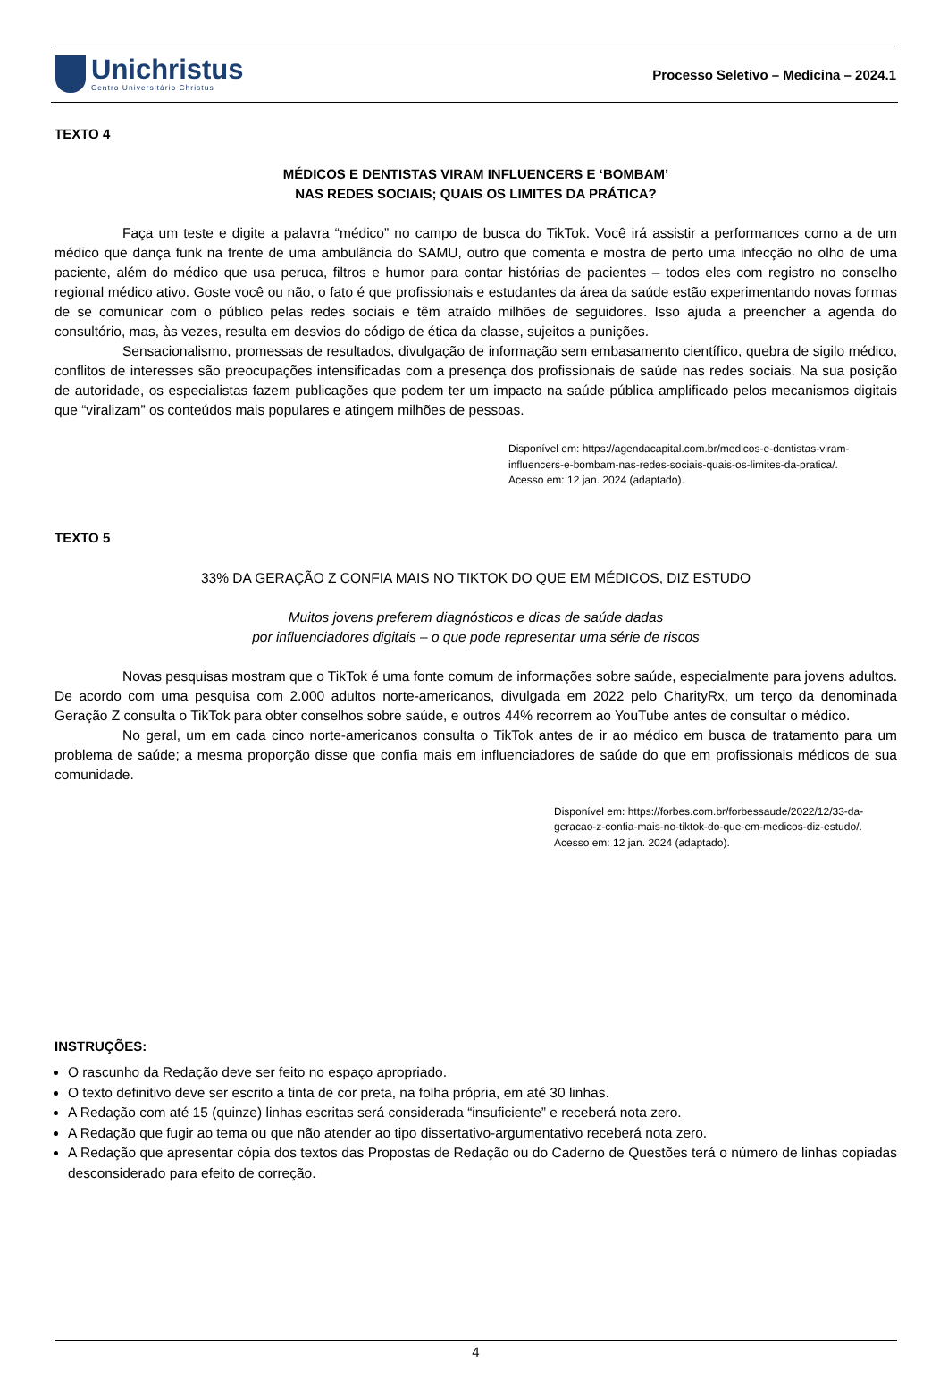Unichristus
Centro Universitário Christus
Processo Seletivo – Medicina – 2024.1
TEXTO 4
MÉDICOS E DENTISTAS VIRAM INFLUENCERS E ‘BOMBAM’
NAS REDES SOCIAIS; QUAIS OS LIMITES DA PRÁTICA?
Faça um teste e digite a palavra “médico” no campo de busca do TikTok. Você irá assistir a performances como a de um médico que dança funk na frente de uma ambulância do SAMU, outro que comenta e mostra de perto uma infecção no olho de uma paciente, além do médico que usa peruca, filtros e humor para contar histórias de pacientes – todos eles com registro no conselho regional médico ativo. Goste você ou não, o fato é que profissionais e estudantes da área da saúde estão experimentando novas formas de se comunicar com o público pelas redes sociais e têm atraído milhões de seguidores. Isso ajuda a preencher a agenda do consultório, mas, às vezes, resulta em desvios do código de ética da classe, sujeitos a punições.
Sensacionalismo, promessas de resultados, divulgação de informação sem embasamento científico, quebra de sigilo médico, conflitos de interesses são preocupações intensificadas com a presença dos profissionais de saúde nas redes sociais. Na sua posição de autoridade, os especialistas fazem publicações que podem ter um impacto na saúde pública amplificado pelos mecanismos digitais que “viralizam” os conteúdos mais populares e atingem milhões de pessoas.
Disponível em: https://agendacapital.com.br/medicos-e-dentistas-viram-influencers-e-bombam-nas-redes-sociais-quais-os-limites-da-pratica/.
Acesso em: 12 jan. 2024 (adaptado).
TEXTO 5
33% DA GERAÇÃO Z CONFIA MAIS NO TIKTOK DO QUE EM MÉDICOS, DIZ ESTUDO
Muitos jovens preferem diagnósticos e dicas de saúde dadas
por influenciadores digitais – o que pode representar uma série de riscos
Novas pesquisas mostram que o TikTok é uma fonte comum de informações sobre saúde, especialmente para jovens adultos. De acordo com uma pesquisa com 2.000 adultos norte-americanos, divulgada em 2022 pelo CharityRx, um terço da denominada Geração Z consulta o TikTok para obter conselhos sobre saúde, e outros 44% recorrem ao YouTube antes de consultar o médico.
No geral, um em cada cinco norte-americanos consulta o TikTok antes de ir ao médico em busca de tratamento para um problema de saúde; a mesma proporção disse que confia mais em influenciadores de saúde do que em profissionais médicos de sua comunidade.
Disponível em: https://forbes.com.br/forbessaude/2022/12/33-da-geracao-z-confia-mais-no-tiktok-do-que-em-medicos-diz-estudo/.
Acesso em: 12 jan. 2024 (adaptado).
INSTRUÇÕES:
O rascunho da Redação deve ser feito no espaço apropriado.
O texto definitivo deve ser escrito a tinta de cor preta, na folha própria, em até 30 linhas.
A Redação com até 15 (quinze) linhas escritas será considerada “insuficiente” e receberá nota zero.
A Redação que fugir ao tema ou que não atender ao tipo dissertativo-argumentativo receberá nota zero.
A Redação que apresentar cópia dos textos das Propostas de Redação ou do Caderno de Questões terá o número de linhas copiadas desconsiderado para efeito de correção.
4